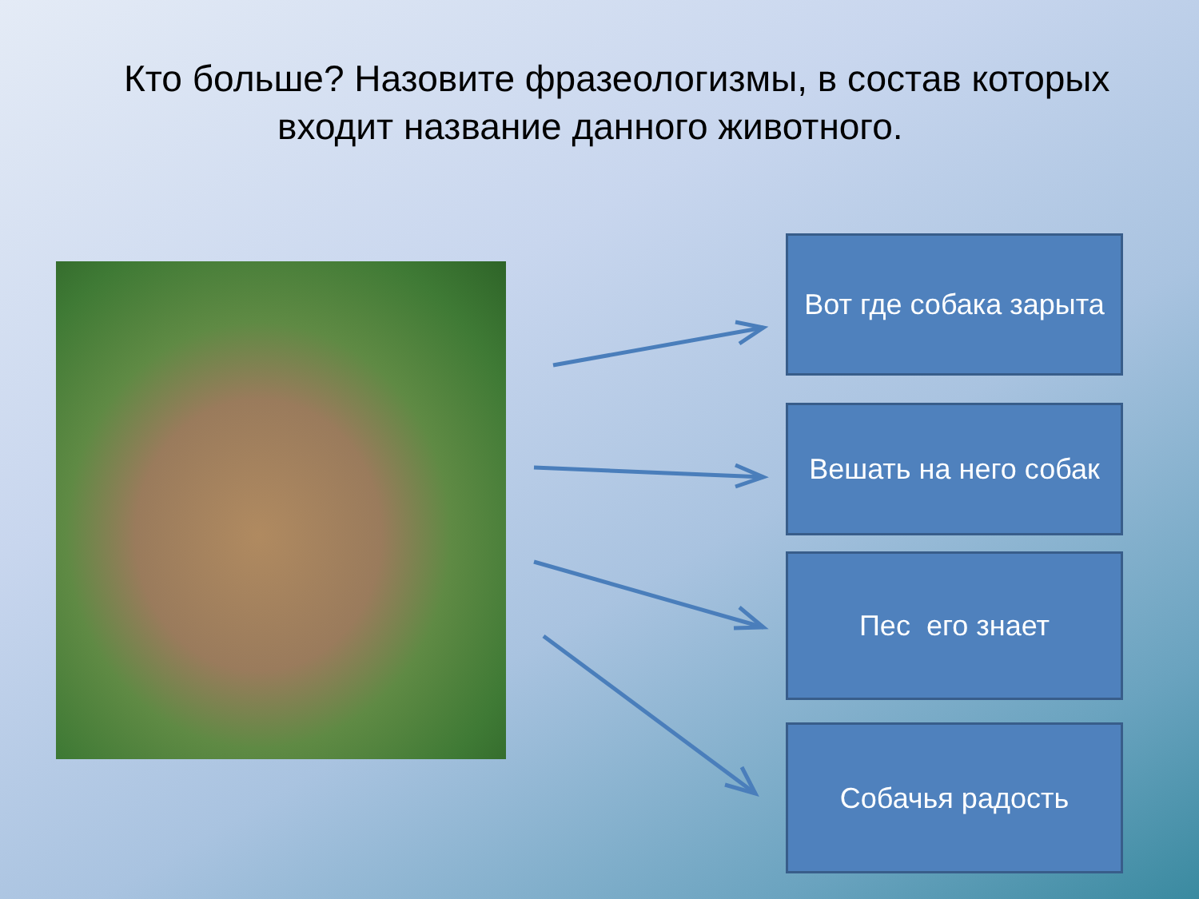Кто больше? Назовите фразеологизмы, в состав которых
входит название данного животного.
Вот где собака зарыта
Вешать на него собак
Пес его знает
Собачья радость